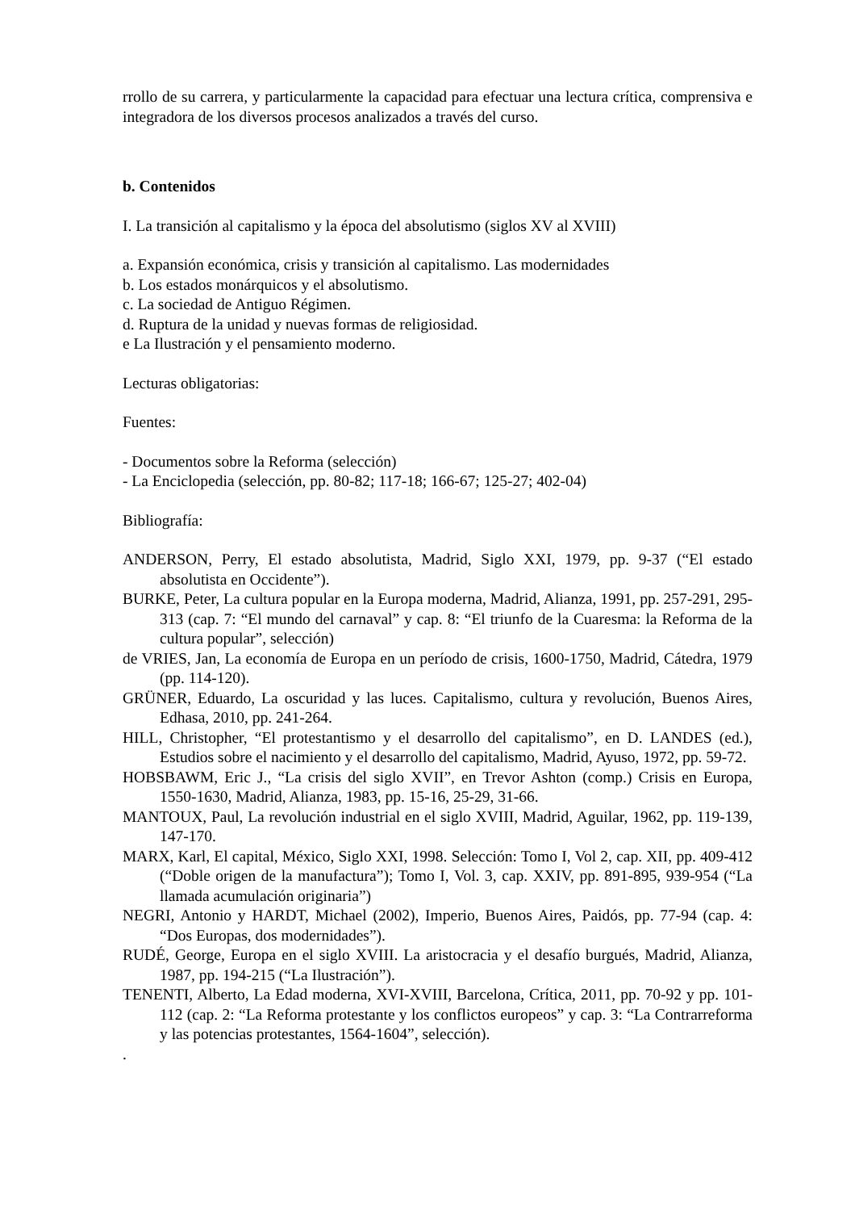rrollo de su carrera, y particularmente la capacidad para efectuar una lectura crítica, comprensiva e integradora de los diversos procesos analizados a través del curso.
b. Contenidos
I. La transición al capitalismo y la época del absolutismo (siglos XV al XVIII)
a. Expansión económica, crisis y transición al capitalismo. Las modernidades
b. Los estados monárquicos y el absolutismo.
c. La sociedad de Antiguo Régimen.
d. Ruptura de la unidad y nuevas formas de religiosidad.
e La Ilustración y el pensamiento moderno.
Lecturas obligatorias:
Fuentes:
- Documentos sobre la Reforma (selección)
- La Enciclopedia (selección, pp. 80-82; 117-18; 166-67; 125-27; 402-04)
Bibliografía:
ANDERSON, Perry, El estado absolutista, Madrid, Siglo XXI, 1979, pp. 9-37 (“El estado absolutista en Occidente”).
BURKE, Peter, La cultura popular en la Europa moderna, Madrid, Alianza, 1991, pp. 257-291, 295-313 (cap. 7: “El mundo del carnaval” y cap. 8: “El triunfo de la Cuaresma: la Reforma de la cultura popular”, selección)
de VRIES, Jan, La economía de Europa en un período de crisis, 1600-1750, Madrid, Cátedra, 1979 (pp. 114-120).
GRÜNER, Eduardo, La oscuridad y las luces. Capitalismo, cultura y revolución, Buenos Aires, Edhasa, 2010, pp. 241-264.
HILL, Christopher, “El protestantismo y el desarrollo del capitalismo”, en D. LANDES (ed.), Estudios sobre el nacimiento y el desarrollo del capitalismo, Madrid, Ayuso, 1972, pp. 59-72.
HOBSBAWM, Eric J., “La crisis del siglo XVII”, en Trevor Ashton (comp.) Crisis en Europa, 1550-1630, Madrid, Alianza, 1983, pp. 15-16, 25-29, 31-66.
MANTOUX, Paul, La revolución industrial en el siglo XVIII, Madrid, Aguilar, 1962, pp. 119-139, 147-170.
MARX, Karl, El capital, México, Siglo XXI, 1998. Selección: Tomo I, Vol 2, cap. XII, pp. 409-412 (“Doble origen de la manufactura”); Tomo I, Vol. 3, cap. XXIV, pp. 891-895, 939-954 (“La llamada acumulación originaria”)
NEGRI, Antonio y HARDT, Michael (2002), Imperio, Buenos Aires, Paidós, pp. 77-94 (cap. 4: “Dos Europas, dos modernidades”).
RUDÉ, George, Europa en el siglo XVIII. La aristocracia y el desafío burgués, Madrid, Alianza, 1987, pp. 194-215 (“La Ilustración”).
TENENTI, Alberto, La Edad moderna, XVI-XVIII, Barcelona, Crítica, 2011, pp. 70-92 y pp. 101-112 (cap. 2: “La Reforma protestante y los conflictos europeos” y cap. 3: “La Contrarreforma y las potencias protestantes, 1564-1604”, selección).
.